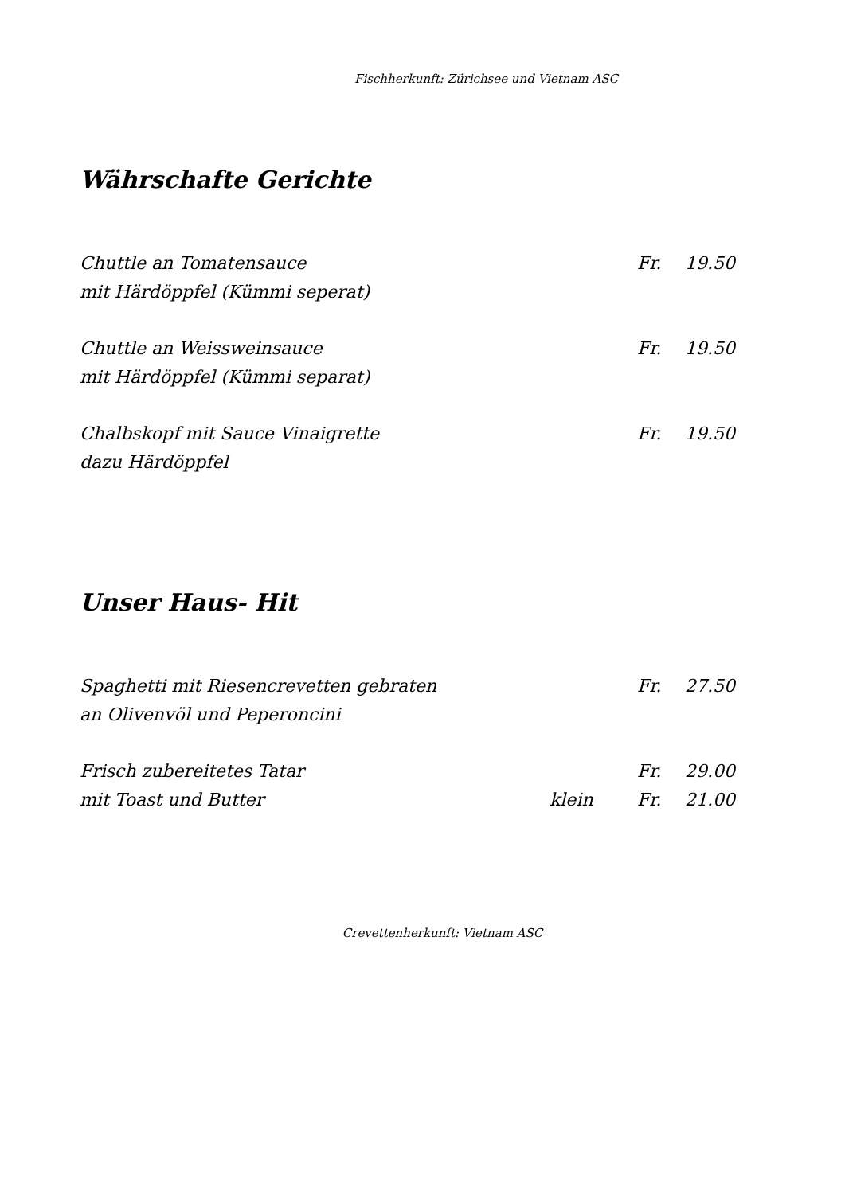Fischherkunft: Zürichsee und Vietnam ASC
Währschafte Gerichte
Chuttle an Tomatensauce
mit Härdöppfel (Kümmi seperat)
Fr. 19.50
Chuttle an Weissweinsauce
mit Härdöppfel (Kümmi separat)
Fr. 19.50
Chalbskopf mit Sauce Vinaigrette
dazu Härdöppfel
Fr. 19.50
Unser Haus- Hit
Spaghetti mit Riesencrevetten gebraten
an Olivenvöl und Peperoncini
Fr. 27.50
Frisch zubereitetes Tatar
mit Toast und Butter
klein Fr.
Fr.
29.00
21.00
Crevettenherkunft: Vietnam ASC